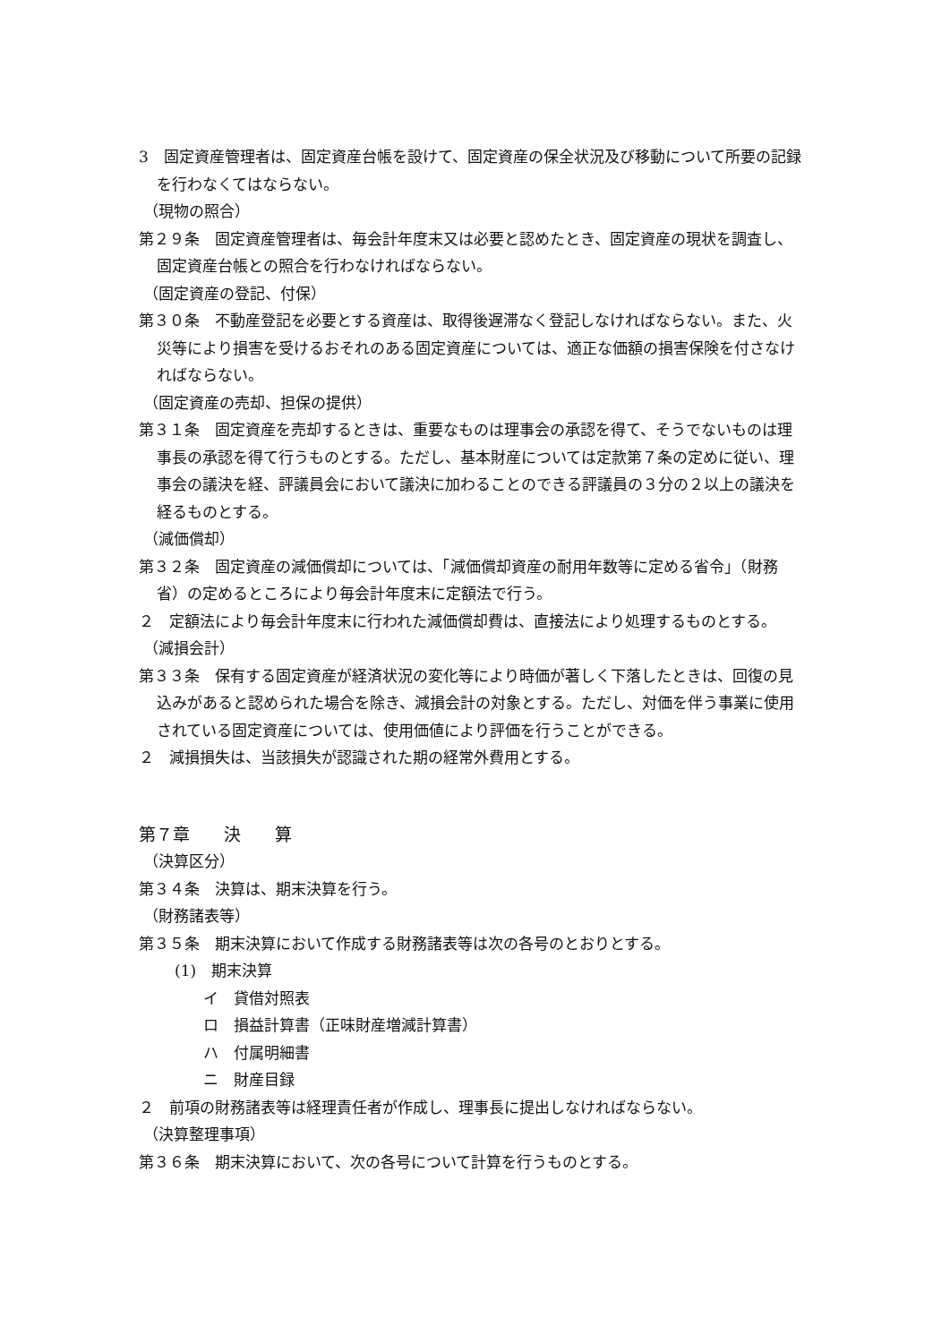3　固定資産管理者は、固定資産台帳を設けて、固定資産の保全状況及び移動について所要の記録を行わなくてはならない。
（現物の照合）
第２９条　固定資産管理者は、毎会計年度末又は必要と認めたとき、固定資産の現状を調査し、固定資産台帳との照合を行わなければならない。
（固定資産の登記、付保）
第３０条　不動産登記を必要とする資産は、取得後遅滞なく登記しなければならない。また、火災等により損害を受けるおそれのある固定資産については、適正な価額の損害保険を付さなければならない。
（固定資産の売却、担保の提供）
第３１条　固定資産を売却するときは、重要なものは理事会の承認を得て、そうでないものは理事長の承認を得て行うものとする。ただし、基本財産については定款第７条の定めに従い、理事会の議決を経、評議員会において議決に加わることのできる評議員の３分の２以上の議決を経るものとする。
（減価償却）
第３２条　固定資産の減価償却については、「減価償却資産の耐用年数等に定める省令」（財務省）の定めるところにより毎会計年度末に定額法で行う。
２　定額法により毎会計年度末に行われた減価償却費は、直接法により処理するものとする。
（減損会計）
第３３条　保有する固定資産が経済状況の変化等により時価が著しく下落したときは、回復の見込みがあると認められた場合を除き、減損会計の対象とする。ただし、対価を伴う事業に使用されている固定資産については、使用価値により評価を行うことができる。
２　減損損失は、当該損失が認識された期の経常外費用とする。
第７章　　決　　算
（決算区分）
第３４条　決算は、期末決算を行う。
（財務諸表等）
第３５条　期末決算において作成する財務諸表等は次の各号のとおりとする。
(1)　期末決算
イ　貸借対照表
ロ　損益計算書（正味財産増減計算書）
ハ　付属明細書
ニ　財産目録
２　前項の財務諸表等は経理責任者が作成し、理事長に提出しなければならない。
（決算整理事項）
第３６条　期末決算において、次の各号について計算を行うものとする。